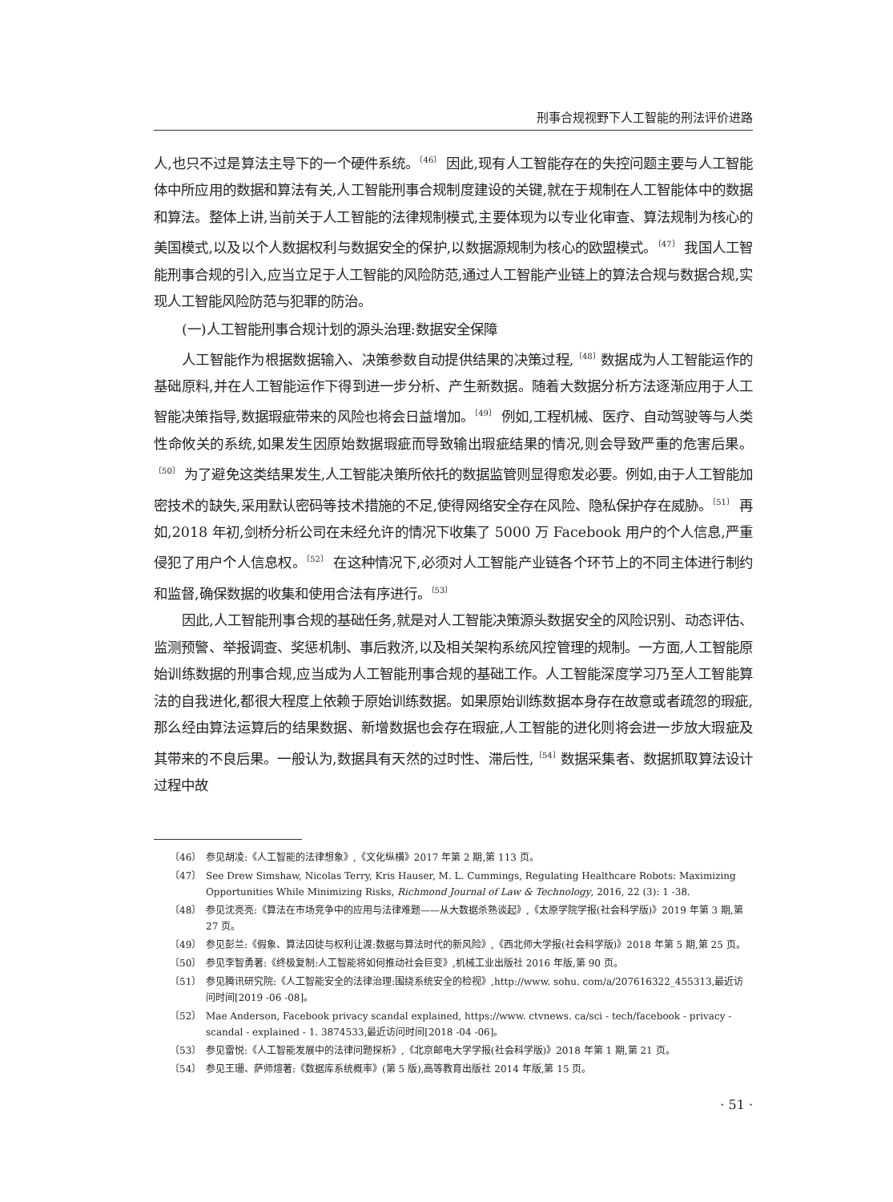刑事合规视野下人工智能的刑法评价进路
人,也只不过是算法主导下的一个硬件系统。<sup>〔46〕</sup> 因此,现有人工智能存在的失控问题主要与人工智能体中所应用的数据和算法有关,人工智能刑事合规制度建设的关键,就在于规制在人工智能体中的数据和算法。整体上讲,当前关于人工智能的法律规制模式,主要体现为以专业化审查、算法规制为核心的美国模式,以及以个人数据权利与数据安全的保护,以数据源规制为核心的欧盟模式。<sup>〔47〕</sup> 我国人工智能刑事合规的引入,应当立足于人工智能的风险防范,通过人工智能产业链上的算法合规与数据合规,实现人工智能风险防范与犯罪的防治。
(一)人工智能刑事合规计划的源头治理:数据安全保障
人工智能作为根据数据输入、决策参数自动提供结果的决策过程,<sup>〔48〕</sup>数据成为人工智能运作的基础原料,并在人工智能运作下得到进一步分析、产生新数据。随着大数据分析方法逐渐应用于人工智能决策指导,数据瑕疵带来的风险也将会日益增加。<sup>〔49〕</sup> 例如,工程机械、医疗、自动驾驶等与人类性命攸关的系统,如果发生因原始数据瑕疵而导致输出瑕疵结果的情况,则会导致严重的危害后果。<sup>〔50〕</sup> 为了避免这类结果发生,人工智能决策所依托的数据监管则显得愈发必要。例如,由于人工智能加密技术的缺失,采用默认密码等技术措施的不足,使得网络安全存在风险、隐私保护存在威胁。<sup>〔51〕</sup> 再如,2018 年初,剑桥分析公司在未经允许的情况下收集了 5000 万 Facebook 用户的个人信息,严重侵犯了用户个人信息权。<sup>〔52〕</sup> 在这种情况下,必须对人工智能产业链各个环节上的不同主体进行制约和监督,确保数据的收集和使用合法有序进行。<sup>〔53〕</sup>
因此,人工智能刑事合规的基础任务,就是对人工智能决策源头数据安全的风险识别、动态评估、监测预警、举报调查、奖惩机制、事后救济,以及相关架构系统风控管理的规制。一方面,人工智能原始训练数据的刑事合规,应当成为人工智能刑事合规的基础工作。人工智能深度学习乃至人工智能算法的自我进化,都很大程度上依赖于原始训练数据。如果原始训练数据本身存在故意或者疏忽的瑕疵,那么经由算法运算后的结果数据、新增数据也会存在瑕疵,人工智能的进化则将会进一步放大瑕疵及其带来的不良后果。一般认为,数据具有天然的过时性、滞后性,<sup>〔54〕</sup>数据采集者、数据抓取算法设计过程中故
〔46〕 参见胡凌:《人工智能的法律想象》,《文化纵横》2017 年第 2 期,第 113 页。
〔47〕 See Drew Simshaw, Nicolas Terry, Kris Hauser, M. L. Cummings, Regulating Healthcare Robots: Maximizing Opportunities While Minimizing Risks, Richmond Journal of Law & Technology, 2016, 22 (3): 1 -38.
〔48〕 参见沈亮亮:《算法在市场竞争中的应用与法律难题——从大数据杀熟谈起》,《太原学院学报(社会科学版)》2019 年第 3 期,第 27 页。
〔49〕 参见彭兰:《假象、算法囚徒与权利让渡:数据与算法时代的新风险》,《西北师大学报(社会科学版)》2018 年第 5 期,第 25 页。
〔50〕 参见李智勇著:《终极复制:人工智能将如何推动社会巨变》,机械工业出版社 2016 年版,第 90 页。
〔51〕 参见腾讯研究院:《人工智能安全的法律治理:围绕系统安全的检视》,http://www. sohu. com/a/207616322_455313,最近访问时间[2019 -06 -08]。
〔52〕 Mae Anderson, Facebook privacy scandal explained, https://www. ctvnews. ca/sci - tech/facebook - privacy - scandal - explained - 1. 3874533,最近访问时间[2018 -04 -06]。
〔53〕 参见雷悦:《人工智能发展中的法律问题探析》,《北京邮电大学学报(社会科学版)》2018 年第 1 期,第 21 页。
〔54〕 参见王珊、萨师煊著:《数据库系统概率》(第 5 版),高等教育出版社 2014 年版,第 15 页。
· 51 ·